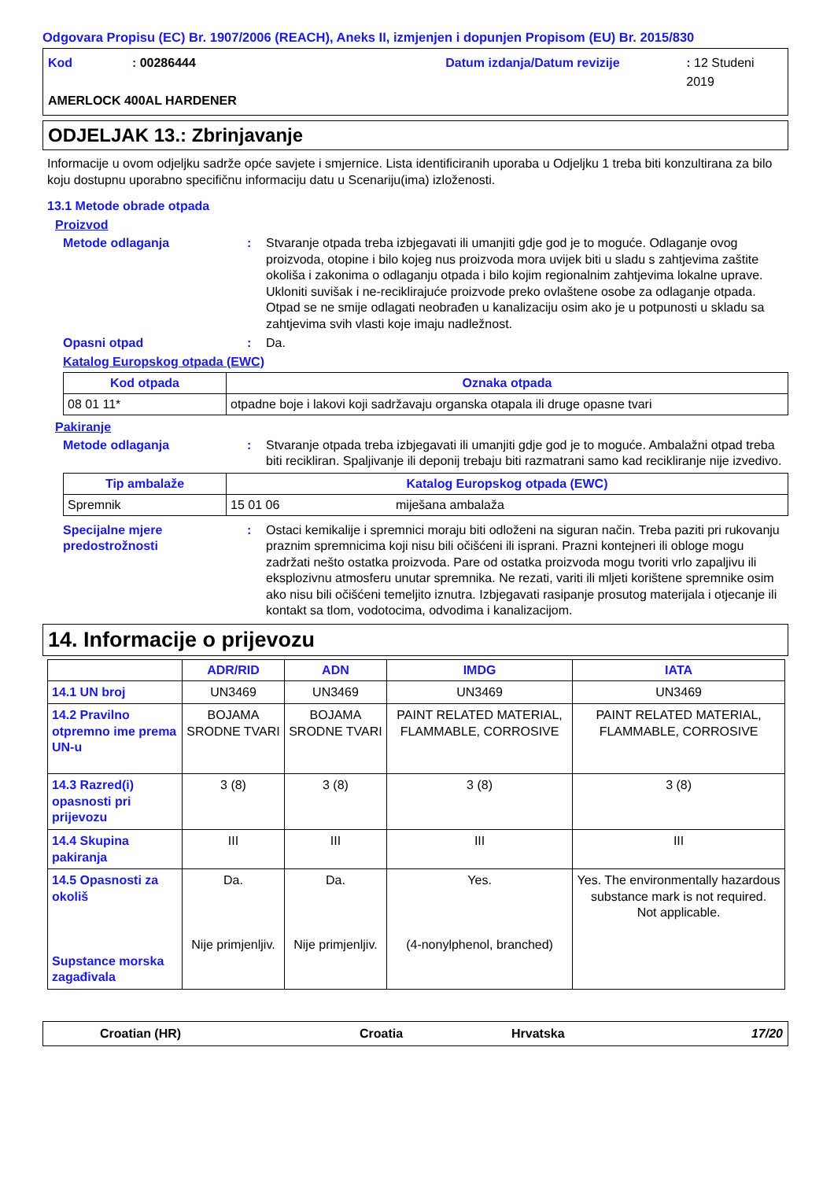Odgovara Propisu (EC) Br. 1907/2006 (REACH), Aneks II, izmjenjen i dopunjen Propisom (EU) Br. 2015/830
Kod: 00286444 Datum izdanja/Datum revizije: 12 Studeni 2019
AMERLOCK 400AL HARDENER
ODJELJAK 13.: Zbrinjavanje
Informacije u ovom odjeljku sadrže opće savjete i smjernice. Lista identificiranih uporaba u Odjeljku 1 treba biti konzultirana za bilo koju dostupnu uporabno specifičnu informaciju datu u Scenariju(ima) izloženosti.
13.1 Metode obrade otpada
Proizvod
Metode odlaganja: Stvaranje otpada treba izbjegavati ili umanjiti gdje god je to moguće. Odlaganje ovog proizvoda, otopine i bilo kojeg nus proizvoda mora uvijek biti u sladu s zahtjevima zaštite okoliša i zakonima o odlaganju otpada i bilo kojim regionalnim zahtjevima lokalne uprave. Ukloniti suvišak i ne-reciklirajuće proizvode preko ovlaštene osobe za odlaganje otpada. Otpad se ne smije odlagati neobrađen u kanalizaciju osim ako je u potpunosti u skladu sa zahtjevima svih vlasti koje imaju nadležnost.
Opasni otpad: Da.
Katalog Europskog otpada (EWC)
| Kod otpada | Oznaka otpada |
| --- | --- |
| 08 01 11* | otpadne boje i lakovi koji sadržavaju organska otapala ili druge opasne tvari |
Pakiranje
Metode odlaganja: Stvaranje otpada treba izbjegavati ili umanjiti gdje god je to moguće. Ambalažni otpad treba biti recikliran. Spaljivanje ili deponij trebaju biti razmatrani samo kad recikliranje nije izvedivo.
| Tip ambalaže | Katalog Europskog otpada (EWC) | |
| --- | --- | --- |
| Spremnik | 15 01 06 | miješana ambalaža |
Specijalne mjere predostrožnosti: Ostaci kemikalije i spremnici moraju biti odloženi na siguran način. Treba paziti pri rukovanju praznim spremnicima koji nisu bili očišćeni ili isprani. Prazni kontejneri ili obloge mogu zadržati nešto ostatka proizvoda. Pare od ostatka proizvoda mogu tvoriti vrlo zapaljivu ili eksplozivnu atmosferu unutar spremnika. Ne rezati, variti ili mljeti korištene spremnike osim ako nisu bili očišćeni temeljito iznutra. Izbjegavati rasipanje prosutog materijala i otjecanje ili kontakt sa tlom, vodotocima, odvodima i kanalizacijom.
14. Informacije o prijevozu
| | ADR/RID | ADN | IMDG | IATA |
| --- | --- | --- | --- | --- |
| 14.1 UN broj | UN3469 | UN3469 | UN3469 | UN3469 |
| 14.2 Pravilno otpremno ime prema UN-u | BOJAMA SRODNE TVARI | BOJAMA SRODNE TVARI | PAINT RELATED MATERIAL, FLAMMABLE, CORROSIVE | PAINT RELATED MATERIAL, FLAMMABLE, CORROSIVE |
| 14.3 Razred(i) opasnosti pri prijevozu | 3 (8) | 3 (8) | 3 (8) | 3 (8) |
| 14.4 Skupina pakiranja | III | III | III | III |
| 14.5 Opasnosti za okoliš Supstance morska zagađivala | Da. Nije primjenljiv. | Da. Nije primjenljiv. | Yes. (4-nonylphenol, branched) | Yes. The environmentally hazardous substance mark is not required. Not applicable. |
Croatian (HR) Croatia Hrvatska 17/20